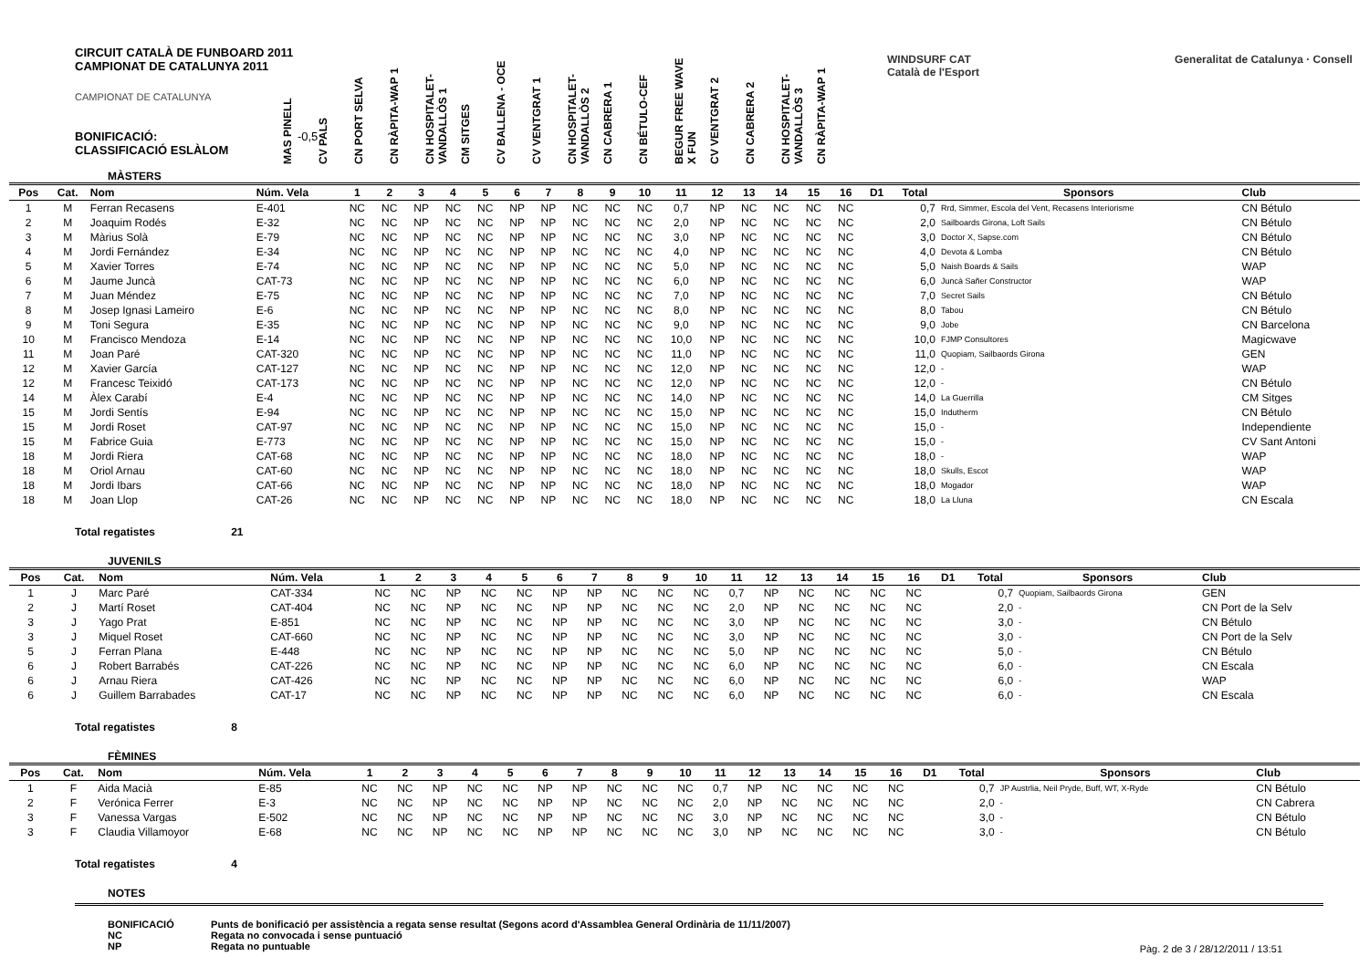CIRCUIT CATALÀ DE FUNBOARD 2011
CAMPIONAT DE CATALUNYA 2011
CAMPIONAT DE CATALUNYA
BONIFICACIÓ: -0,5
CLASSIFICACIÓ ESLÀLOM
MAS PINELL
CV PALS
CN PORT SELVA
CN RÀPITA-WAP 1
CN HOSPITALET-VANDALLÒS 1
CM SITGES
CV BALLENA - OCE
CV VENTGRAT 1
CN HOSPITALET-VANDALLÒS 2
CN CABRERA 1
CN BÉTULO-CEF
BEGUR FREE WAVE X FUN
CV VENTGRAT 2
CN CABRERA 2
CN HOSPITALET-VANDALLÒS 3
CN RÀPITA-WAP 1
WINDSURF CAT Generalitat de Catalunya · Consell Català de l'Esport
MÀSTERS
| Pos | Cat. | Nom | Núm. Vela | 1 | 2 | 3 | 4 | 5 | 6 | 7 | 8 | 9 | 10 | 11 | 12 | 13 | 14 | 15 | 16 | D1 | Total | Sponsors | Club |
| --- | --- | --- | --- | --- | --- | --- | --- | --- | --- | --- | --- | --- | --- | --- | --- | --- | --- | --- | --- | --- | --- | --- | --- |
| 1 | M | Ferran Recasens | E-401 | NC | NC | NP | NC | NC | NP | NP | NC | NC | NC | 0,7 | NP | NC | NC | NC | NC | | 0,7 | Rrd, Simmer, Escola del Vent, Recasens Interiorisme | CN Bétulo |
| 2 | M | Joaquim Rodés | E-32 | NC | NC | NP | NC | NC | NP | NP | NC | NC | NC | 2,0 | NP | NC | NC | NC | NC | | 2,0 | Sailboards Girona, Loft Sails | CN Bétulo |
| 3 | M | Màrius Solà | E-79 | NC | NC | NP | NC | NC | NP | NP | NC | NC | NC | 3,0 | NP | NC | NC | NC | NC | | 3,0 | Doctor X, Sapse.com | CN Bétulo |
| 4 | M | Jordi Fernández | E-34 | NC | NC | NP | NC | NC | NP | NP | NC | NC | NC | 4,0 | NP | NC | NC | NC | NC | | 4,0 | Devota & Lomba | CN Bétulo |
| 5 | M | Xavier Torres | E-74 | NC | NC | NP | NC | NC | NP | NP | NC | NC | NC | 5,0 | NP | NC | NC | NC | NC | | 5,0 | Naish Boards & Sails | WAP |
| 6 | M | Jaume Juncà | CAT-73 | NC | NC | NP | NC | NC | NP | NP | NC | NC | NC | 6,0 | NP | NC | NC | NC | NC | | 6,0 | Juncà Sañer Constructor | WAP |
| 7 | M | Juan Méndez | E-75 | NC | NC | NP | NC | NC | NP | NP | NC | NC | NC | 7,0 | NP | NC | NC | NC | NC | | 7,0 | Secret Sails | CN Bétulo |
| 8 | M | Josep Ignasi Lameiro | E-6 | NC | NC | NP | NC | NC | NP | NP | NC | NC | NC | 8,0 | NP | NC | NC | NC | NC | | 8,0 | Tabou | CN Bétulo |
| 9 | M | Toni Segura | E-35 | NC | NC | NP | NC | NC | NP | NP | NC | NC | NC | 9,0 | NP | NC | NC | NC | NC | | 9,0 | Jobe | CN Barcelona |
| 10 | M | Francisco Mendoza | E-14 | NC | NC | NP | NC | NC | NP | NP | NC | NC | NC | 10,0 | NP | NC | NC | NC | NC | | 10,0 | FJMP Consultores | Magicwave |
| 11 | M | Joan Paré | CAT-320 | NC | NC | NP | NC | NC | NP | NP | NC | NC | NC | 11,0 | NP | NC | NC | NC | NC | | 11,0 | Quopiam, Sailbaords Girona | GEN |
| 12 | M | Xavier García | CAT-127 | NC | NC | NP | NC | NC | NP | NP | NC | NC | NC | 12,0 | NP | NC | NC | NC | NC | | 12,0 | - | WAP |
| 12 | M | Francesc Teixidó | CAT-173 | NC | NC | NP | NC | NC | NP | NP | NC | NC | NC | 12,0 | NP | NC | NC | NC | NC | | 12,0 | - | CN Bétulo |
| 14 | M | Àlex Carabí | E-4 | NC | NC | NP | NC | NC | NP | NP | NC | NC | NC | 14,0 | NP | NC | NC | NC | NC | | 14,0 | La Guerrilla | CM Sitges |
| 15 | M | Jordi Sentís | E-94 | NC | NC | NP | NC | NC | NP | NP | NC | NC | NC | 15,0 | NP | NC | NC | NC | NC | | 15,0 | Indutherm | CN Bétulo |
| 15 | M | Jordi Roset | CAT-97 | NC | NC | NP | NC | NC | NP | NP | NC | NC | NC | 15,0 | NP | NC | NC | NC | NC | | 15,0 | - | Independiente |
| 15 | M | Fabrice Guia | E-773 | NC | NC | NP | NC | NC | NP | NP | NC | NC | NC | 15,0 | NP | NC | NC | NC | NC | | 15,0 | - | CV Sant Antoni |
| 18 | M | Jordi Riera | CAT-68 | NC | NC | NP | NC | NC | NP | NP | NC | NC | NC | 18,0 | NP | NC | NC | NC | NC | | 18,0 | - | WAP |
| 18 | M | Oriol Arnau | CAT-60 | NC | NC | NP | NC | NC | NP | NP | NC | NC | NC | 18,0 | NP | NC | NC | NC | NC | | 18,0 | Skulls, Escot | WAP |
| 18 | M | Jordi Ibars | CAT-66 | NC | NC | NP | NC | NC | NP | NP | NC | NC | NC | 18,0 | NP | NC | NC | NC | NC | | 18,0 | Mogador | WAP |
| 18 | M | Joan Llop | CAT-26 | NC | NC | NP | NC | NC | NP | NP | NC | NC | NC | 18,0 | NP | NC | NC | NC | NC | | 18,0 | La Lluna | CN Escala |
Total regatistes 21
JUVENILS
| Pos | Cat. | Nom | Núm. Vela | 1 | 2 | 3 | 4 | 5 | 6 | 7 | 8 | 9 | 10 | 11 | 12 | 13 | 14 | 15 | 16 | D1 | Total | Sponsors | Club |
| --- | --- | --- | --- | --- | --- | --- | --- | --- | --- | --- | --- | --- | --- | --- | --- | --- | --- | --- | --- | --- | --- | --- | --- |
| 1 | J | Marc Paré | CAT-334 | NC | NC | NP | NC | NC | NP | NP | NC | NC | NC | 0,7 | NP | NC | NC | NC | NC | | 0,7 | Quopiam, Sailbaords Girona | GEN |
| 2 | J | Martí Roset | CAT-404 | NC | NC | NP | NC | NC | NP | NP | NC | NC | NC | 2,0 | NP | NC | NC | NC | NC | | 2,0 | - | CN Port de la Selv |
| 3 | J | Yago Prat | E-851 | NC | NC | NP | NC | NC | NP | NP | NC | NC | NC | 3,0 | NP | NC | NC | NC | NC | | 3,0 | - | CN Bétulo |
| 3 | J | Miquel Roset | CAT-660 | NC | NC | NP | NC | NC | NP | NP | NC | NC | NC | 3,0 | NP | NC | NC | NC | NC | | 3,0 | - | CN Port de la Selv |
| 5 | J | Ferran Plana | E-448 | NC | NC | NP | NC | NC | NP | NP | NC | NC | NC | 5,0 | NP | NC | NC | NC | NC | | 5,0 | - | CN Bétulo |
| 6 | J | Robert Barrabés | CAT-226 | NC | NC | NP | NC | NC | NP | NP | NC | NC | NC | 6,0 | NP | NC | NC | NC | NC | | 6,0 | - | CN Escala |
| 6 | J | Arnau Riera | CAT-426 | NC | NC | NP | NC | NC | NP | NP | NC | NC | NC | 6,0 | NP | NC | NC | NC | NC | | 6,0 | - | WAP |
| 6 | J | Guillem Barrabades | CAT-17 | NC | NC | NP | NC | NC | NP | NP | NC | NC | NC | 6,0 | NP | NC | NC | NC | NC | | 6,0 | - | CN Escala |
Total regatistes 8
FÈMINES
| Pos | Cat. | Nom | Núm. Vela | 1 | 2 | 3 | 4 | 5 | 6 | 7 | 8 | 9 | 10 | 11 | 12 | 13 | 14 | 15 | 16 | D1 | Total | Sponsors | Club |
| --- | --- | --- | --- | --- | --- | --- | --- | --- | --- | --- | --- | --- | --- | --- | --- | --- | --- | --- | --- | --- | --- | --- | --- |
| 1 | F | Aida Macià | E-85 | NC | NC | NP | NC | NC | NP | NP | NC | NC | NC | 0,7 | NP | NC | NC | NC | NC | | 0,7 | JP Austrlia, Neil Pryde, Buff, WT, X-Ryde | CN Bétulo |
| 2 | F | Verónica Ferrer | E-3 | NC | NC | NP | NC | NC | NP | NP | NC | NC | NC | 2,0 | NP | NC | NC | NC | NC | | 2,0 | - | CN Cabrera |
| 3 | F | Vanessa Vargas | E-502 | NC | NC | NP | NC | NC | NP | NP | NC | NC | NC | 3,0 | NP | NC | NC | NC | NC | | 3,0 | - | CN Bétulo |
| 3 | F | Claudia Villamoyor | E-68 | NC | NC | NP | NC | NC | NP | NP | NC | NC | NC | 3,0 | NP | NC | NC | NC | NC | | 3,0 | - | CN Bétulo |
Total regatistes 4
NOTES
BONIFICACIÓ Punts de bonificació per assistència a regata sense resultat (Segons acord d'Assamblea General Ordinària de 11/11/2007)
NC Regata no convocada i sense puntuació
NP Regata no puntuable
Pàg. 2 de 3 / 28/12/2011 / 13:51